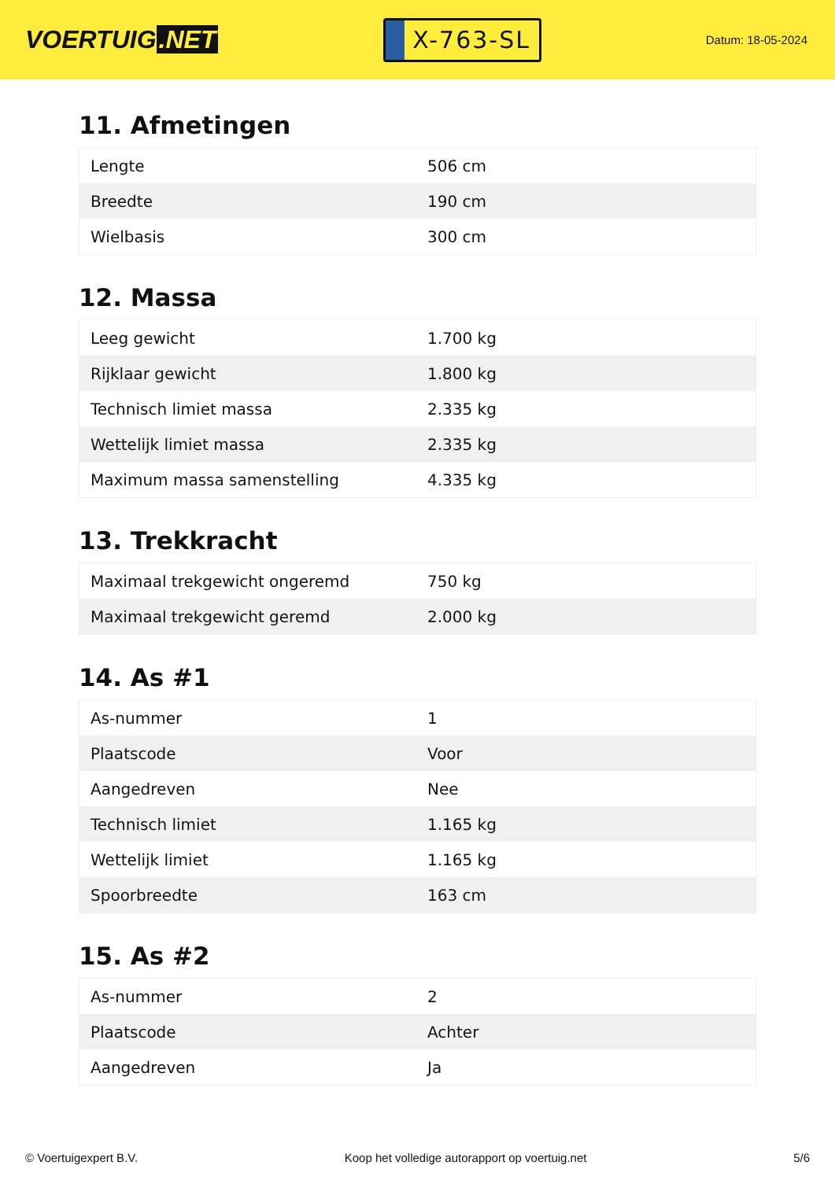VOERTUIG.NET
X-763-SL
Datum: 18-05-2024
11. Afmetingen
| Lengte | 506 cm |
| Breedte | 190 cm |
| Wielbasis | 300 cm |
12. Massa
| Leeg gewicht | 1.700 kg |
| Rijklaar gewicht | 1.800 kg |
| Technisch limiet massa | 2.335 kg |
| Wettelijk limiet massa | 2.335 kg |
| Maximum massa samenstelling | 4.335 kg |
13. Trekkracht
| Maximaal trekgewicht ongeremd | 750 kg |
| Maximaal trekgewicht geremd | 2.000 kg |
14. As #1
| As-nummer | 1 |
| Plaatscode | Voor |
| Aangedreven | Nee |
| Technisch limiet | 1.165 kg |
| Wettelijk limiet | 1.165 kg |
| Spoorbreedte | 163 cm |
15. As #2
| As-nummer | 2 |
| Plaatscode | Achter |
| Aangedreven | Ja |
© Voertuigexpert B.V. Koop het volledige autorapport op voertuig.net 5/6